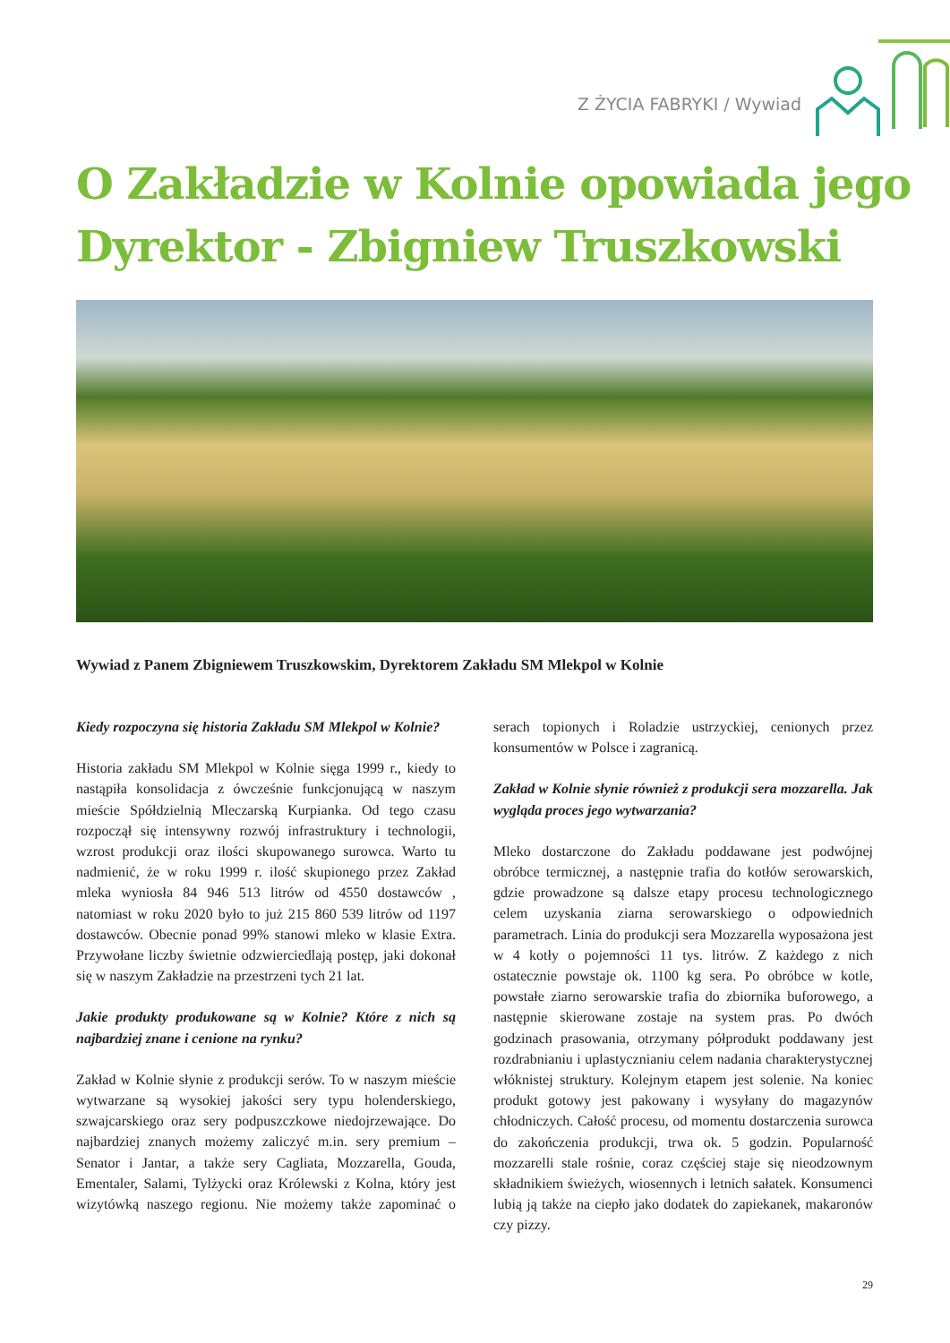Z ŻYCIA FABRYKI / Wywiad
O Zakładzie w Kolnie opowiada jego
Dyrektor - Zbigniew Truszkowski
Wywiad z Panem Zbigniewem Truszkowskim, Dyrektorem Zakładu SM Mlekpol w Kolnie
Kiedy rozpoczyna się historia Zakładu SM Mlekpol w Kolnie?
Historia zakładu SM Mlekpol w Kolnie sięga 1999 r., kiedy to nastąpiła konsolidacja z ówcześnie funkcjonującą w naszym mieście Spółdzielnią Mleczarską Kurpianka. Od tego czasu rozpoczął się intensywny rozwój infrastruktury i technologii, wzrost produkcji oraz ilości skupowanego surowca. Warto tu nadmienić, że w roku 1999 r. ilość skupionego przez Zakład mleka wyniosła 84 946 513 litrów od 4550 dostawców , natomiast w roku 2020 było to już 215 860 539 litrów od 1197 dostawców. Obecnie ponad 99% stanowi mleko w klasie Extra. Przywołane liczby świetnie odzwierciedlają postęp, jaki dokonał się w naszym Zakładzie na przestrzeni tych 21 lat.
Jakie produkty produkowane są w Kolnie? Które z nich są najbardziej znane i cenione na rynku?
Zakład w Kolnie słynie z produkcji serów. To w naszym mieście wytwarzane są wysokiej jakości sery typu holenderskiego, szwajcarskiego oraz sery podpuszczkowe niedojrzewające. Do najbardziej znanych możemy zaliczyć m.in. sery premium – Senator i Jantar, a także sery Cagliata, Mozzarella, Gouda, Ementaler, Salami, Tylżycki oraz Królewski z Kolna, który jest wizytówką naszego regionu. Nie możemy także zapominać o serach topionych i Roladzie ustrzyckiej, cenionych przez konsumentów w Polsce i zagranicą.
Zakład w Kolnie słynie również z produkcji sera mozzarella. Jak wygląda proces jego wytwarzania?
Mleko dostarczone do Zakładu poddawane jest podwójnej obróbce termicznej, a następnie trafia do kotłów serowarskich, gdzie prowadzone są dalsze etapy procesu technologicznego celem uzyskania ziarna serowarskiego o odpowiednich parametrach. Linia do produkcji sera Mozzarella wyposażona jest w 4 kotły o pojemności 11 tys. litrów. Z każdego z nich ostatecznie powstaje ok. 1100 kg sera. Po obróbce w kotle, powstałe ziarno serowarskie trafia do zbiornika buforowego, a następnie skierowane zostaje na system pras. Po dwóch godzinach prasowania, otrzymany półprodukt poddawany jest rozdrabnianiu i uplastycznianiu celem nadania charakterystycznej włóknistej struktury. Kolejnym etapem jest solenie. Na koniec produkt gotowy jest pakowany i wysyłany do magazynów chłodniczych. Całość procesu, od momentu dostarczenia surowca do zakończenia produkcji, trwa ok. 5 godzin. Popularność mozzarelli stale rośnie, coraz częściej staje się nieodzownym składnikiem świeżych, wiosennych i letnich sałatek. Konsumenci lubią ją także na ciepło jako dodatek do zapiekanek, makaronów czy pizzy.
29